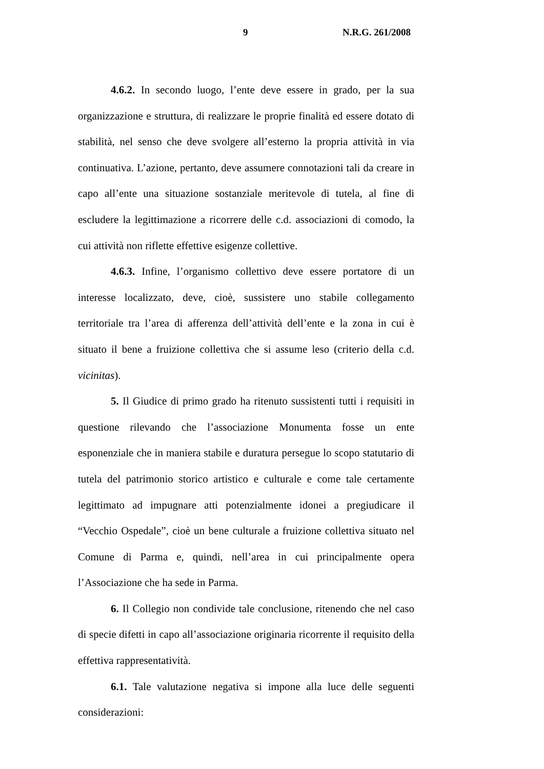9 N.R.G. 261/2008
4.6.2. In secondo luogo, l’ente deve essere in grado, per la sua organizzazione e struttura, di realizzare le proprie finalità ed essere dotato di stabilità, nel senso che deve svolgere all’esterno la propria attività in via continuativa. L’azione, pertanto, deve assumere connotazioni tali da creare in capo all’ente una situazione sostanziale meritevole di tutela, al fine di escludere la legittimazione a ricorrere delle c.d. associazioni di comodo, la cui attività non riflette effettive esigenze collettive.
4.6.3. Infine, l’organismo collettivo deve essere portatore di un interesse localizzato, deve, cioè, sussistere uno stabile collegamento territoriale tra l’area di afferenza dell’attività dell’ente e la zona in cui è situato il bene a fruizione collettiva che si assume leso (criterio della c.d. vicinitas).
5. Il Giudice di primo grado ha ritenuto sussistenti tutti i requisiti in questione rilevando che l’associazione Monumenta fosse un ente esponenziale che in maniera stabile e duratura persegue lo scopo statutario di tutela del patrimonio storico artistico e culturale e come tale certamente legittimato ad impugnare atti potenzialmente idonei a pregiudicare il “Vecchio Ospedale”, cioè un bene culturale a fruizione collettiva situato nel Comune di Parma e, quindi, nell’area in cui principalmente opera l’Associazione che ha sede in Parma.
6. Il Collegio non condivide tale conclusione, ritenendo che nel caso di specie difetti in capo all’associazione originaria ricorrente il requisito della effettiva rappresentatività.
6.1. Tale valutazione negativa si impone alla luce delle seguenti considerazioni: